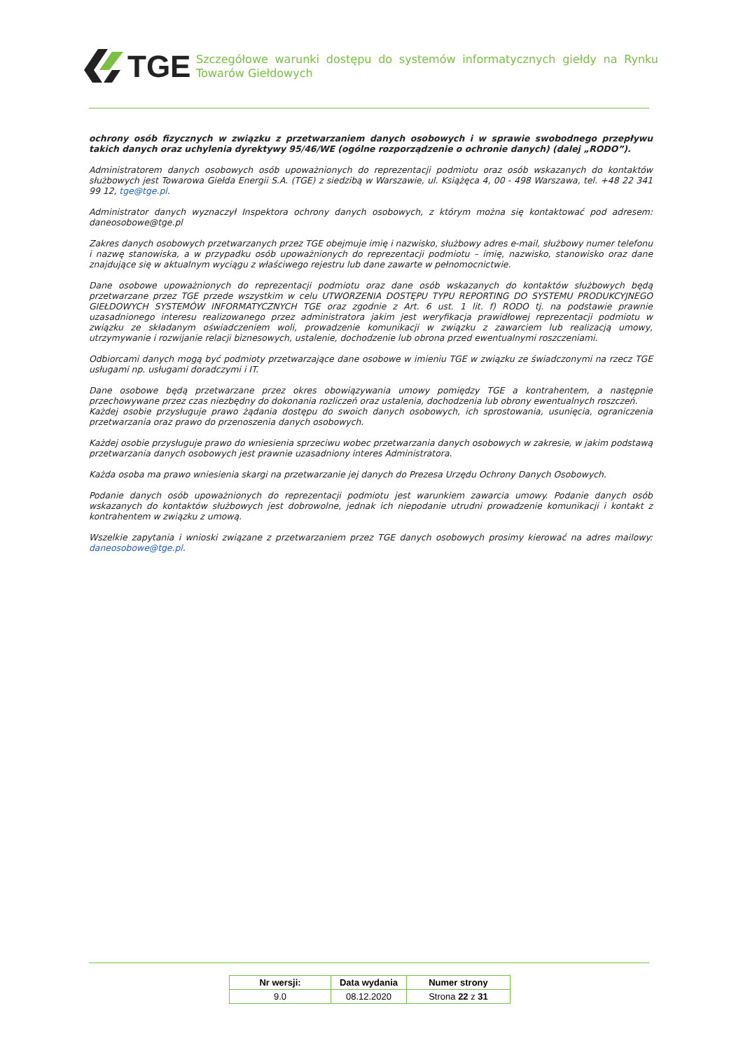TGE
Szczegółowe warunki dostępu do systemów informatycznych giełdy na Rynku Towarów Giełdowych
ochrony osób fizycznych w związku z przetwarzaniem danych osobowych i w sprawie swobodnego przepływu takich danych oraz uchylenia dyrektywy 95/46/WE (ogólne rozporządzenie o ochronie danych) (dalej „RODO”).
Administratorem danych osobowych osób upoważnionych do reprezentacji podmiotu oraz osób wskazanych do kontaktów służbowych jest Towarowa Giełda Energii S.A. (TGE) z siedzibą w Warszawie, ul. Książęca 4, 00 - 498 Warszawa, tel. +48 22 341 99 12, tge@tge.pl.
Administrator danych wyznaczył Inspektora ochrony danych osobowych, z którym można się kontaktować pod adresem: daneosobowe@tge.pl
Zakres danych osobowych przetwarzanych przez TGE obejmuje imię i nazwisko, służbowy adres e-mail, służbowy numer telefonu i nazwę stanowiska, a w przypadku osób upoważnionych do reprezentacji podmiotu – imię, nazwisko, stanowisko oraz dane znajdujące się w aktualnym wyciągu z właściwego rejestru lub dane zawarte w pełnomocnictwie.
Dane osobowe upoważnionych do reprezentacji podmiotu oraz dane osób wskazanych do kontaktów służbowych będą przetwarzane przez TGE przede wszystkim w celu UTWORZENIA DOSTĘPU TYPU REPORTING DO SYSTEMU PRODUKCYJNEGO GIEŁDOWYCH SYSTEMÓW INFORMATYCZNYCH TGE oraz zgodnie z Art. 6 ust. 1 lit. f) RODO tj. na podstawie prawnie uzasadnionego interesu realizowanego przez administratora jakim jest weryfikacja prawidłowej reprezentacji podmiotu w związku ze składanym oświadczeniem woli, prowadzenie komunikacji w związku z zawarciem lub realizacją umowy, utrzymywanie i rozwijanie relacji biznesowych, ustalenie, dochodzenie lub obrona przed ewentualnymi roszczeniami.
Odbiorcami danych mogą być podmioty przetwarzające dane osobowe w imieniu TGE w związku ze świadczonymi na rzecz TGE usługami np. usługami doradczymi i IT.
Dane osobowe będą przetwarzane przez okres obowiązywania umowy pomiędzy TGE a kontrahentem, a następnie przechowywane przez czas niezbędny do dokonania rozliczeń oraz ustalenia, dochodzenia lub obrony ewentualnych roszczeń.
Każdej osobie przysługuje prawo żądania dostępu do swoich danych osobowych, ich sprostowania, usunięcia, ograniczenia przetwarzania oraz prawo do przenoszenia danych osobowych.
Każdej osobie przysługuje prawo do wniesienia sprzeciwu wobec przetwarzania danych osobowych w zakresie, w jakim podstawą przetwarzania danych osobowych jest prawnie uzasadniony interes Administratora.
Każda osoba ma prawo wniesienia skargi na przetwarzanie jej danych do Prezesa Urzędu Ochrony Danych Osobowych.
Podanie danych osób upoważnionych do reprezentacji podmiotu jest warunkiem zawarcia umowy. Podanie danych osób wskazanych do kontaktów służbowych jest dobrowolne, jednak ich niepodanie utrudni prowadzenie komunikacji i kontakt z kontrahentem w związku z umową.
Wszelkie zapytania i wnioski związane z przetwarzaniem przez TGE danych osobowych prosimy kierować na adres mailowy: daneosobowe@tge.pl.
| Nr wersji: | Data wydania | Numer strony |
| --- | --- | --- |
| 9.0 | 08.12.2020 | Strona 22 z 31 |